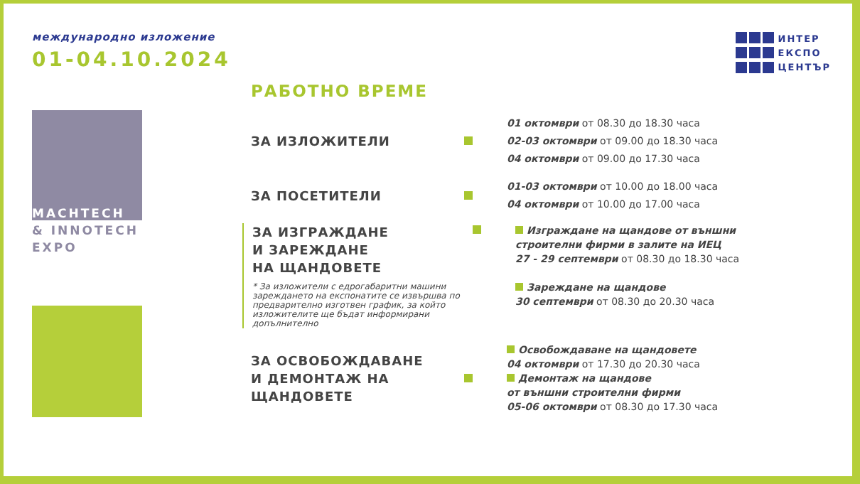международно изложение
01-04.10.2024
MACHTECH
& INNOTECH
EXPO
РАБОТНО ВРЕМЕ
ЗА ИЗЛОЖИТЕЛИ
01 октомври от 08.30 до 18.30 часа
02-03 октомври от 09.00 до 18.30 часа
04 октомври от 09.00 до 17.30 часа
ЗА ПОСЕТИТЕЛИ
01-03 октомври от 10.00 до 18.00 часа
04 октомври от 10.00 до 17.00 часа
ЗА ИЗГРАЖДАНЕ
И ЗАРЕЖДАНЕ
НА ЩАНДОВЕТЕ
* За изложители с едрогабаритни машини зареждането на експонатите се извършва по предварително изготвен график, за който изложителите ще бъдат информирани допълнително
Изграждане на щандове от външни
строителни фирми в залите на ИЕЦ
27 - 29 септември от 08.30 до 18.30 часа
Зареждане на щандове
30 септември от 08.30 до 20.30 часа
ЗА ОСВОБОЖДАВАНЕ
И ДЕМОНТАЖ НА
ЩАНДОВЕТЕ
Освобождаване на щандовете
04 октомври от 17.30 до 20.30 часа
Демонтаж на щандове
от външни строителни фирми
05-06 октомври от 08.30 до 17.30 часа
ИНТЕР
ЕКСПО
ЦЕНТЪР